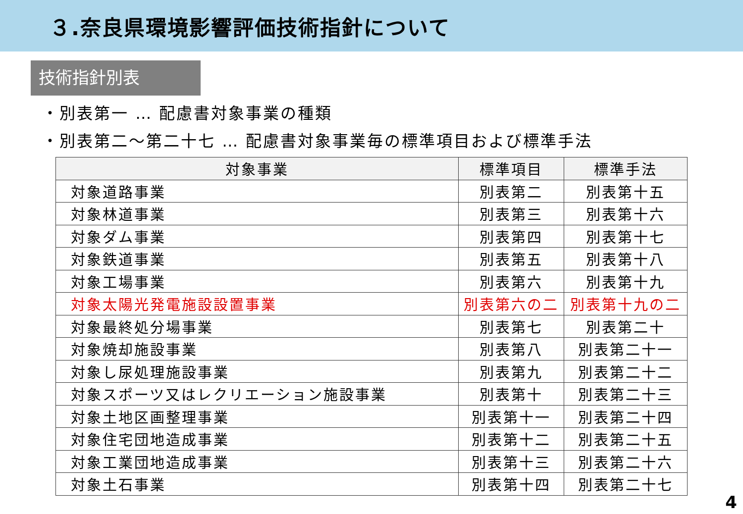３.奈良県環境影響評価技術指針について
技術指針別表
・別表第一 … 配慮書対象事業の種類
・別表第二～第二十七 … 配慮書対象事業毎の標準項目および標準手法
| 対象事業 | 標準項目 | 標準手法 |
| --- | --- | --- |
| 対象道路事業 | 別表第二 | 別表第十五 |
| 対象林道事業 | 別表第三 | 別表第十六 |
| 対象ダム事業 | 別表第四 | 別表第十七 |
| 対象鉄道事業 | 別表第五 | 別表第十八 |
| 対象工場事業 | 別表第六 | 別表第十九 |
| 対象太陽光発電施設設置事業 | 別表第六の二 | 別表第十九の二 |
| 対象最終処分場事業 | 別表第七 | 別表第二十 |
| 対象焼却施設事業 | 別表第八 | 別表第二十一 |
| 対象し尿処理施設事業 | 別表第九 | 別表第二十二 |
| 対象スポーツ又はレクリエーション施設事業 | 別表第十 | 別表第二十三 |
| 対象土地区画整理事業 | 別表第十一 | 別表第二十四 |
| 対象住宅団地造成事業 | 別表第十二 | 別表第二十五 |
| 対象工業団地造成事業 | 別表第十三 | 別表第二十六 |
| 対象土石事業 | 別表第十四 | 別表第二十七 |
4